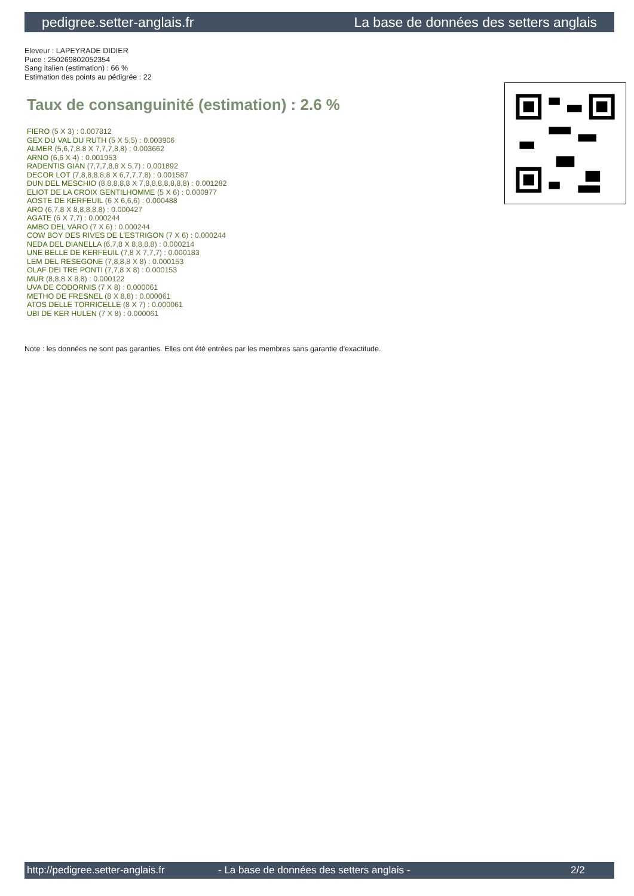pedigree.setter-anglais.fr La base de données des setters anglais
Eleveur : LAPEYRADE DIDIER
Puce : 250269802052354
Sang italien (estimation) : 66 %
Estimation des points au pédigrée : 22
Taux de consanguinité (estimation) : 2.6 %
FIERO (5 X 3) : 0.007812
GEX DU VAL DU RUTH (5 X 5,5) : 0.003906
ALMER (5,6,7,8,8 X 7,7,7,8,8) : 0.003662
ARNO (6,6 X 4) : 0.001953
RADENTIS GIAN (7,7,7,8,8 X 5,7) : 0.001892
DECOR LOT (7,8,8,8,8,8 X 6,7,7,7,8) : 0.001587
DUN DEL MESCHIO (8,8,8,8,8 X 7,8,8,8,8,8,8,8) : 0.001282
ELIOT DE LA CROIX GENTILHOMME (5 X 6) : 0.000977
AOSTE DE KERFEUIL (6 X 6,6,6) : 0.000488
ARO (6,7,8 X 8,8,8,8,8) : 0.000427
AGATE (6 X 7,7) : 0.000244
AMBO DEL VARO (7 X 6) : 0.000244
COW BOY DES RIVES DE L'ESTRIGON (7 X 6) : 0.000244
NEDA DEL DIANELLA (6,7,8 X 8,8,8,8) : 0.000214
UNE BELLE DE KERFEUIL (7,8 X 7,7,7) : 0.000183
LEM DEL RESEGONE (7,8,8,8 X 8) : 0.000153
OLAF DEI TRE PONTI (7,7,8 X 8) : 0.000153
MUR (8,8,8 X 8,8) : 0.000122
UVA DE CODORNIS (7 X 8) : 0.000061
METHO DE FRESNEL (8 X 8,8) : 0.000061
ATOS DELLE TORRICELLE (8 X 7) : 0.000061
UBI DE KER HULEN (7 X 8) : 0.000061
Note : les données ne sont pas garanties. Elles ont été entrées par les membres sans garantie d'exactitude.
http://pedigree.setter-anglais.fr - La base de données des setters anglais - 2/2